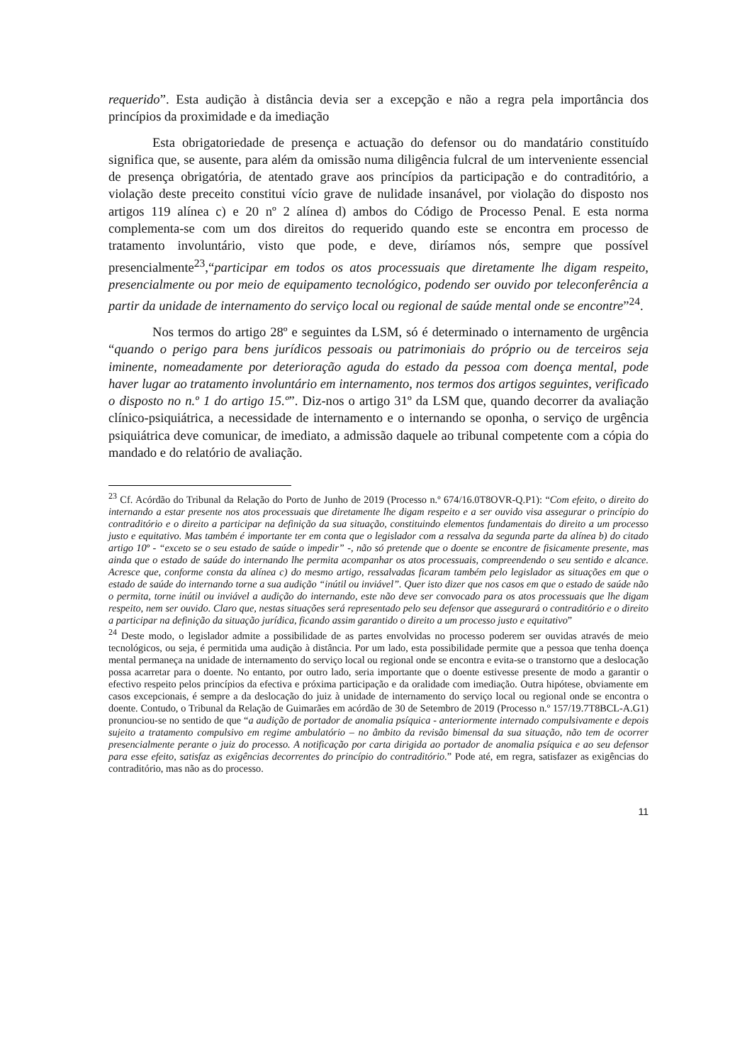requerido”. Esta audição à distância devia ser a excepção e não a regra pela importância dos princípios da proximidade e da imediação
Esta obrigatoriedade de presença e actuação do defensor ou do mandatário constituído significa que, se ausente, para além da omissão numa diligência fulcral de um interveniente essencial de presença obrigatória, de atentado grave aos princípios da participação e do contraditório, a violação deste preceito constitui vício grave de nulidade insanável, por violação do disposto nos artigos 119 alínea c) e 20 nº 2 alínea d) ambos do Código de Processo Penal. E esta norma complementa-se com um dos direitos do requerido quando este se encontra em processo de tratamento involuntário, visto que pode, e deve, diríamos nós, sempre que possível presencialmente<sup>23</sup>,“participar em todos os atos processuais que diretamente lhe digam respeito, presencialmente ou por meio de equipamento tecnológico, podendo ser ouvido por teleconferência a partir da unidade de internamento do serviço local ou regional de saúde mental onde se encontre”<sup>24</sup>.
Nos termos do artigo 28º e seguintes da LSM, só é determinado o internamento de urgência “quando o perigo para bens jurídicos pessoais ou patrimoniais do próprio ou de terceiros seja iminente, nomeadamente por deterioração aguda do estado da pessoa com doença mental, pode haver lugar ao tratamento involuntário em internamento, nos termos dos artigos seguintes, verificado o disposto no n.º 1 do artigo 15.º”. Diz-nos o artigo 31º da LSM que, quando decorrer da avaliação clínico-psiquiátrica, a necessidade de internamento e o internando se oponha, o serviço de urgência psiquiátrica deve comunicar, de imediato, a admissão daquele ao tribunal competente com a cópia do mandado e do relatório de avaliação.
<sup>23</sup> Cf. Acórdão do Tribunal da Relação do Porto de Junho de 2019 (Processo n.º 674/16.0T8OVR-Q.P1): “Com efeito, o direito do internando a estar presente nos atos processuais que diretamente lhe digam respeito e a ser ouvido visa assegurar o princípio do contraditório e o direito a participar na definição da sua situação, constituindo elementos fundamentais do direito a um processo justo e equitativo. Mas também é importante ter em conta que o legislador com a ressalva da segunda parte da alínea b) do citado artigo 10º - “exceto se o seu estado de saúde o impedir” -, não só pretende que o doente se encontre de fisicamente presente, mas ainda que o estado de saúde do internando lhe permita acompanhar os atos processuais, compreendendo o seu sentido e alcance. Acresce que, conforme consta da alínea c) do mesmo artigo, ressalvadas ficaram também pelo legislador as situações em que o estado de saúde do internando torne a sua audição “inútil ou inviável”. Quer isto dizer que nos casos em que o estado de saúde não o permita, torne inútil ou inviável a audição do internando, este não deve ser convocado para os atos processuais que lhe digam respeito, nem ser ouvido. Claro que, nestas situações será representado pelo seu defensor que assegurará o contraditório e o direito a participar na definição da situação jurídica, ficando assim garantido o direito a um processo justo e equitativo”
<sup>24</sup> Deste modo, o legislador admite a possibilidade de as partes envolvidas no processo poderem ser ouvidas através de meio tecnológicos, ou seja, é permitida uma audição à distância. Por um lado, esta possibilidade permite que a pessoa que tenha doença mental permaneça na unidade de internamento do serviço local ou regional onde se encontra e evita-se o transtorno que a deslocação possa acarretar para o doente. No entanto, por outro lado, seria importante que o doente estivesse presente de modo a garantir o efectivo respeito pelos princípios da efectiva e próxima participação e da oralidade com imediação. Outra hipótese, obviamente em casos excepcionais, é sempre a da deslocação do juiz à unidade de internamento do serviço local ou regional onde se encontra o doente. Contudo, o Tribunal da Relação de Guimarães em acórdão de 30 de Setembro de 2019 (Processo n.º 157/19.7T8BCL-A.G1) pronunciou-se no sentido de que “a audição de portador de anomalia psíquica - anteriormente internado compulsivamente e depois sujeito a tratamento compulsivo em regime ambulatório – no âmbito da revisão bimensal da sua situação, não tem de ocorrer presencialmente perante o juiz do processo. A notificação por carta dirigida ao portador de anomalia psíquica e ao seu defensor para esse efeito, satisfaz as exigências decorrentes do princípio do contraditório.” Pode até, em regra, satisfazer as exigências do contraditório, mas não as do processo.
11